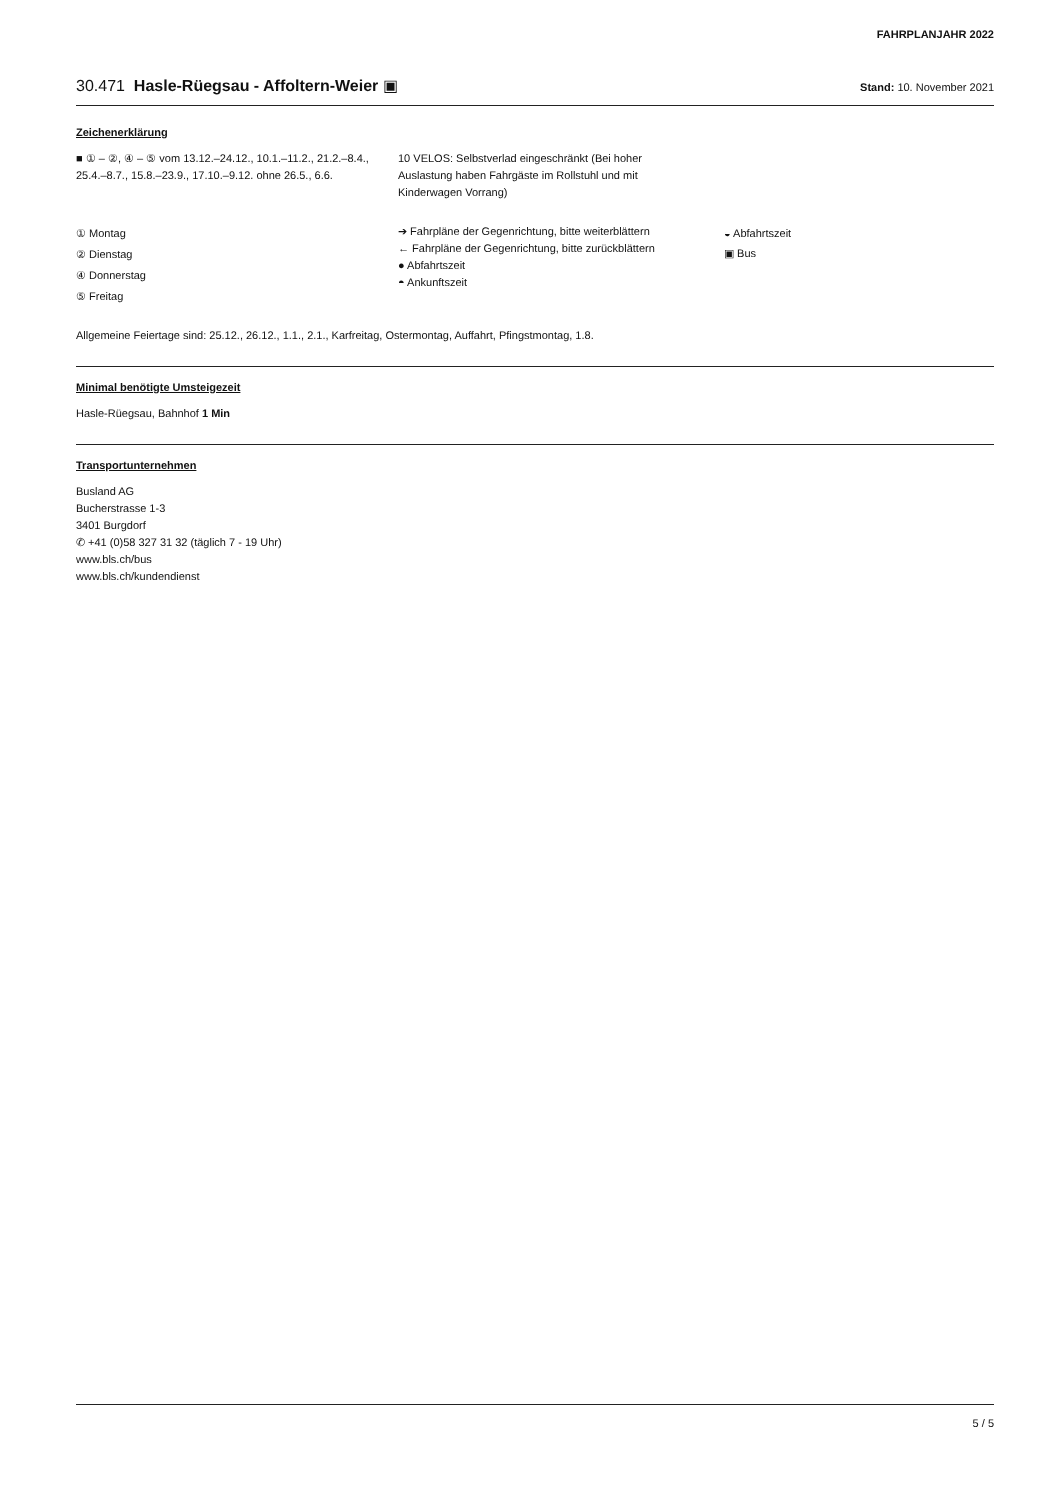FAHRPLANJAHR 2022
30.471 Hasle-Rüegsau - Affoltern-Weier ▣ Stand: 10. November 2021
Zeichenerklärung
■ ① – ②, ④ – ⑤ vom 13.12.–24.12., 10.1.–11.2., 21.2.–8.4., 25.4.–8.7., 15.8.–23.9., 17.10.–9.12. ohne 26.5., 6.6.
10 VELOS: Selbstverlad eingeschränkt (Bei hoher Auslastung haben Fahrgäste im Rollstuhl und mit Kinderwagen Vorrang)
① Montag
② Dienstag
④ Donnerstag
⑤ Freitag
➔ Fahrpläne der Gegenrichtung, bitte weiterblättern
← Fahrpläne der Gegenrichtung, bitte zurückblättern
● Abfahrtszeit
◓ Ankunftszeit
◒ Abfahrtszeit
▣ Bus
Allgemeine Feiertage sind: 25.12., 26.12., 1.1., 2.1., Karfreitag, Ostermontag, Auffahrt, Pfingstmontag, 1.8.
Minimal benötigte Umsteigezeit
Hasle-Rüegsau, Bahnhof 1 Min
Transportunternehmen
Busland AG
Bucherstrasse 1-3
3401 Burgdorf
✆ +41 (0)58 327 31 32 (täglich 7 - 19 Uhr)
www.bls.ch/bus
www.bls.ch/kundendienst
5 / 5